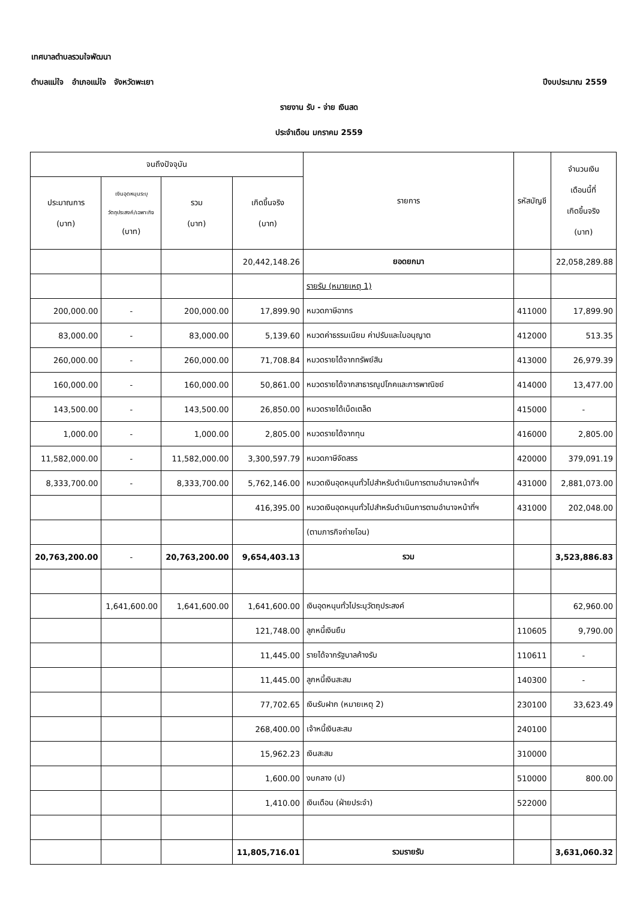เทศบาลตำบลรวมใจพัฒนา
ตำบลแม่ใจ อำเภอแม่ใจ จังหวัดพะเยา
ปีงบประมาณ 2559
รายงาน รับ - จ่าย เงินสด
ประจำเดือน มกราคม 2559
| จนถึงปัจจุบัน | | | | รายการ | รหัสบัญชี | จำนวนเงิน เดือนนี้ที่ เกิดขึ้นจริง (บาท) |
| --- | --- | --- | --- | --- | --- | --- |
| ประมาณการ (บาท) | เงินอุดหนุนระบุ วัตถุประสงค์/เฉพาะกิจ (บาท) | รวม (บาท) | เกิดขึ้นจริง (บาท) | | | |
| | | | 20,442,148.26 | ยอดยกมา | | 22,058,289.88 |
| | | | | รายรับ (หมายเหตุ 1) | | |
| 200,000.00 | - | 200,000.00 | 17,899.90 | หมวดภาษีอากร | 411000 | 17,899.90 |
| 83,000.00 | - | 83,000.00 | 5,139.60 | หมวดค่าธรรมเนียม ค่าปรับและใบอนุญาต | 412000 | 513.35 |
| 260,000.00 | - | 260,000.00 | 71,708.84 | หมวดรายได้จากทรัพย์สิน | 413000 | 26,979.39 |
| 160,000.00 | - | 160,000.00 | 50,861.00 | หมวดรายได้จากสาธารณูปโภคและการพาณิชย์ | 414000 | 13,477.00 |
| 143,500.00 | - | 143,500.00 | 26,850.00 | หมวดรายได้เบ็ดเตล็ด | 415000 | - |
| 1,000.00 | - | 1,000.00 | 2,805.00 | หมวดรายได้จากทุน | 416000 | 2,805.00 |
| 11,582,000.00 | - | 11,582,000.00 | 3,300,597.79 | หมวดภาษีจัดสรร | 420000 | 379,091.19 |
| 8,333,700.00 | - | 8,333,700.00 | 5,762,146.00 | หมวดเงินอุดหนุนทั่วไปสำหรับดำเนินการตามอำนาจหน้าที่ฯ | 431000 | 2,881,073.00 |
| | | | 416,395.00 | หมวดเงินอุดหนุนทั่วไปสำหรับดำเนินการตามอำนาจหน้าที่ฯ | 431000 | 202,048.00 |
| | | | | (ตามภารกิจถ่ายโอน) | | |
| 20,763,200.00 | - | 20,763,200.00 | 9,654,403.13 | รวม | | 3,523,886.83 |
| | 1,641,600.00 | 1,641,600.00 | 1,641,600.00 | เงินอุดหนุนทั่วไประบุวัตถุประสงค์ | | 62,960.00 |
| | | | 121,748.00 | ลูกหนี้เงินยืม | 110605 | 9,790.00 |
| | | | 11,445.00 | รายได้จากรัฐบาลค้างรับ | 110611 | - |
| | | | 11,445.00 | ลูกหนี้เงินสะสม | 140300 | - |
| | | | 77,702.65 | เงินรับฝาก (หมายเหตุ 2) | 230100 | 33,623.49 |
| | | | 268,400.00 | เจ้าหนี้เงินสะสม | 240100 | |
| | | | 15,962.23 | เงินสะสม | 310000 | |
| | | | 1,600.00 | งบกลาง (ป) | 510000 | 800.00 |
| | | | 1,410.00 | เงินเดือน (ฝ่ายประจำ) | 522000 | |
| | | | 11,805,716.01 | รวมรายรับ | | 3,631,060.32 |